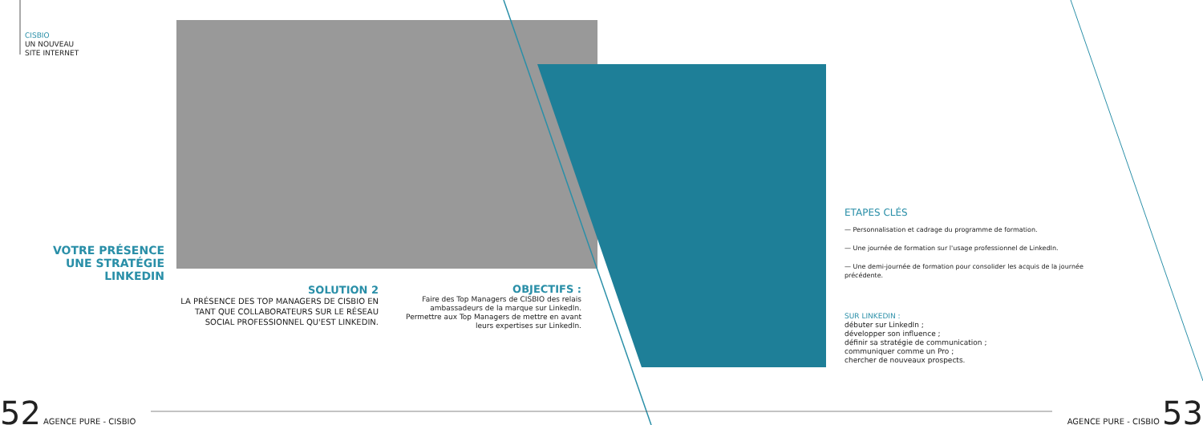CISBIO
UN NOUVEAU
SITE INTERNET
VOTRE PRÉSENCE UNE STRATÉGIE LINKEDIN
SOLUTION 2
LA PRÉSENCE DES TOP MANAGERS DE CISBIO EN TANT QUE COLLABORATEURS SUR LE RÉSEAU SOCIAL PROFESSIONNEL QU'EST LINKEDIN.
OBJECTIFS :
Faire des Top Managers de CISBIO des relais ambassadeurs de la marque sur LinkedIn. Permettre aux Top Managers de mettre en avant leurs expertises sur LinkedIn.
ETAPES CLÉS
— Personnalisation et cadrage du programme de formation.
— Une journée de formation sur l'usage professionnel de LinkedIn.
— Une demi-journée de formation pour consolider les acquis de la journée précédente.
SUR LINKEDIN :
débuter sur LinkedIn ;
développer son influence ;
définir sa stratégie de communication ;
communiquer comme un Pro ;
chercher de nouveaux prospects.
52 AGENCE PURE - CISBIO AGENCE PURE - CISBIO 53